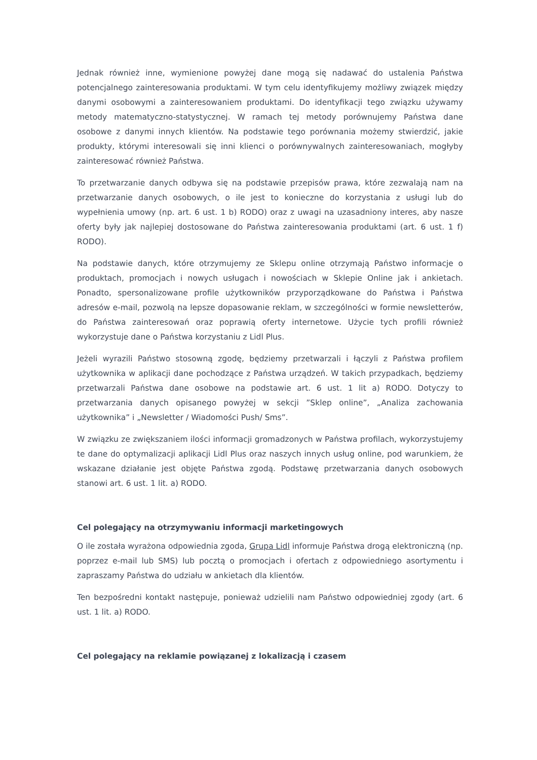Jednak również inne, wymienione powyżej dane mogą się nadawać do ustalenia Państwa potencjalnego zainteresowania produktami. W tym celu identyfikujemy możliwy związek między danymi osobowymi a zainteresowaniem produktami. Do identyfikacji tego związku używamy metody matematyczno-statystycznej. W ramach tej metody porównujemy Państwa dane osobowe z danymi innych klientów. Na podstawie tego porównania możemy stwierdzić, jakie produkty, którymi interesowali się inni klienci o porównywalnych zainteresowaniach, mogłyby zainteresować również Państwa.
To przetwarzanie danych odbywa się na podstawie przepisów prawa, które zezwalają nam na przetwarzanie danych osobowych, o ile jest to konieczne do korzystania z usługi lub do wypełnienia umowy (np. art. 6 ust. 1 b) RODO) oraz z uwagi na uzasadniony interes, aby nasze oferty były jak najlepiej dostosowane do Państwa zainteresowania produktami (art. 6 ust. 1 f) RODO).
Na podstawie danych, które otrzymujemy ze Sklepu online otrzymają Państwo informacje o produktach, promocjach i nowych usługach i nowościach w Sklepie Online jak i ankietach. Ponadto, spersonalizowane profile użytkowników przyporządkowane do Państwa i Państwa adresów e-mail, pozwolą na lepsze dopasowanie reklam, w szczególności w formie newsletterów, do Państwa zainteresowań oraz poprawią oferty internetowe. Użycie tych profili również wykorzystuje dane o Państwa korzystaniu z Lidl Plus.
Jeżeli wyrazili Państwo stosowną zgodę, będziemy przetwarzali i łączyli z Państwa profilem użytkownika w aplikacji dane pochodzące z Państwa urządzeń. W takich przypadkach, będziemy przetwarzali Państwa dane osobowe na podstawie art. 6 ust. 1 lit a) RODO. Dotyczy to przetwarzania danych opisanego powyżej w sekcji ”Sklep online”, „Analiza zachowania użytkownika” i „Newsletter / Wiadomości Push/ Sms”.
W związku ze zwiększaniem ilości informacji gromadzonych w Państwa profilach, wykorzystujemy te dane do optymalizacji aplikacji Lidl Plus oraz naszych innych usług online, pod warunkiem, że wskazane działanie jest objęte Państwa zgodą. Podstawę przetwarzania danych osobowych stanowi art. 6 ust. 1 lit. a) RODO.
Cel polegający na otrzymywaniu informacji marketingowych
O ile została wyrażona odpowiednia zgoda, Grupa Lidl informuje Państwa drogą elektroniczną (np. poprzez e-mail lub SMS) lub pocztą o promocjach i ofertach z odpowiedniego asortymentu i zapraszamy Państwa do udziału w ankietach dla klientów.
Ten bezpośredni kontakt następuje, ponieważ udzielili nam Państwo odpowiedniej zgody (art. 6 ust. 1 lit. a) RODO.
Cel polegający na reklamie powiązanej z lokalizacją i czasem